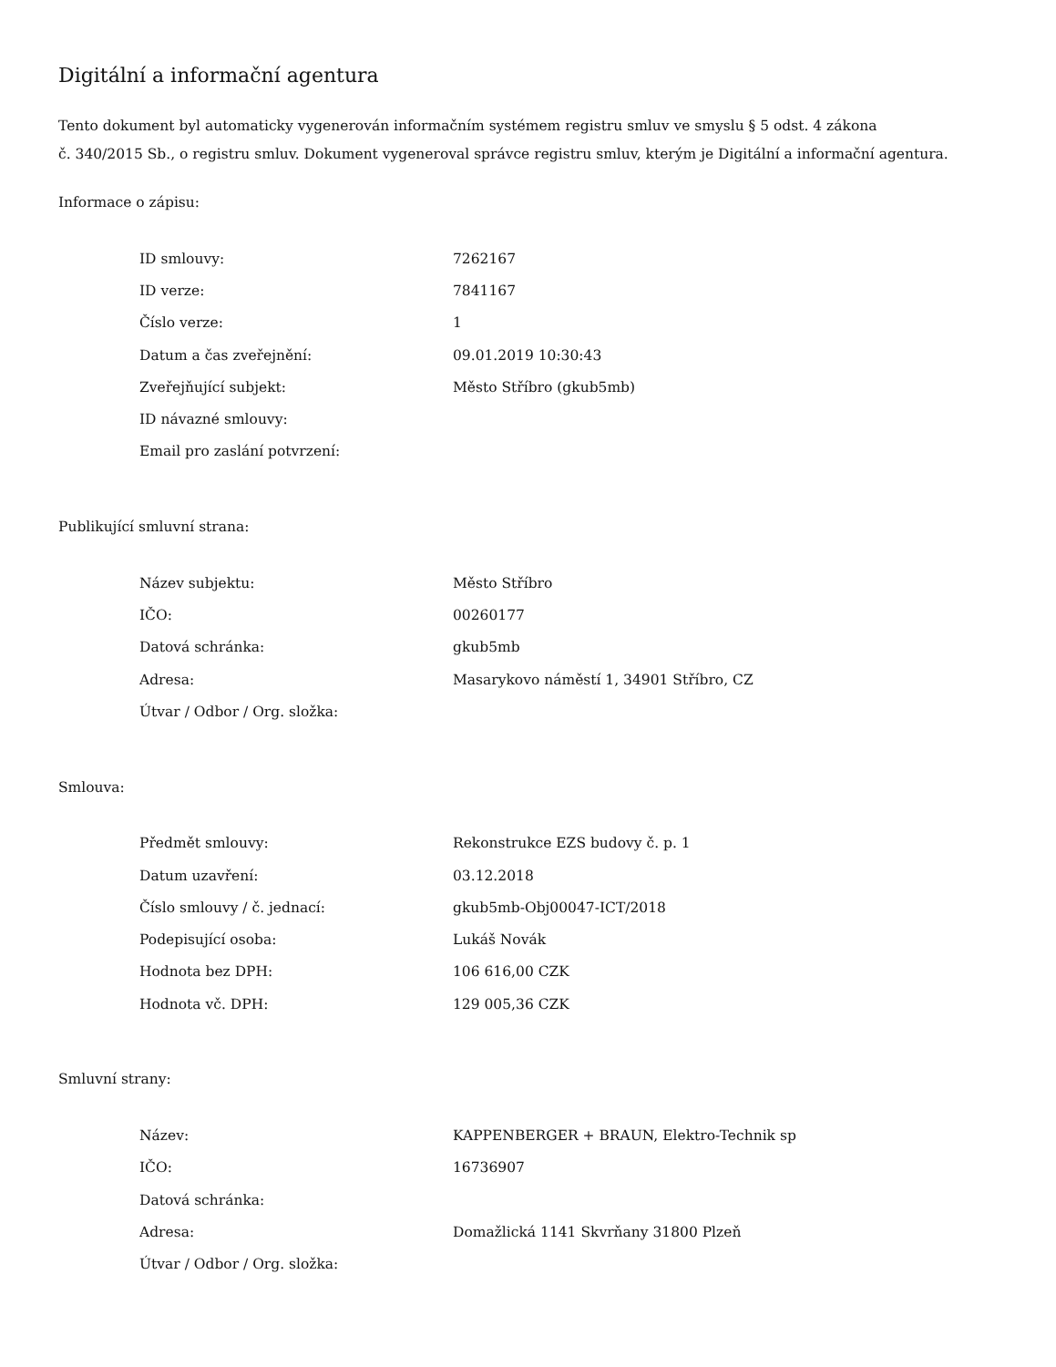Digitální a informační agentura
Tento dokument byl automaticky vygenerován informačním systémem registru smluv ve smyslu § 5 odst. 4 zákona
č. 340/2015 Sb., o registru smluv. Dokument vygeneroval správce registru smluv, kterým je Digitální a informační agentura.
Informace o zápisu:
| ID smlouvy: | 7262167 |
| ID verze: | 7841167 |
| Číslo verze: | 1 |
| Datum a čas zveřejnění: | 09.01.2019 10:30:43 |
| Zveřejňující subjekt: | Město Stříbro (gkub5mb) |
| ID návazné smlouvy: | |
| Email pro zaslání potvrzení: | |
Publikující smluvní strana:
| Název subjektu: | Město Stříbro |
| IČO: | 00260177 |
| Datová schránka: | gkub5mb |
| Adresa: | Masarykovo náměstí 1, 34901 Stříbro, CZ |
| Útvar / Odbor / Org. složka: | |
Smlouva:
| Předmět smlouvy: | Rekonstrukce EZS budovy č. p. 1 |
| Datum uzavření: | 03.12.2018 |
| Číslo smlouvy / č. jednací: | gkub5mb-Obj00047-ICT/2018 |
| Podepisující osoba: | Lukáš Novák |
| Hodnota bez DPH: | 106 616,00 CZK |
| Hodnota vč. DPH: | 129 005,36 CZK |
Smluvní strany:
| Název: | KAPPENBERGER + BRAUN, Elektro-Technik sp |
| IČO: | 16736907 |
| Datová schránka: | |
| Adresa: | Domažlická 1141 Skvrňany 31800 Plzeň |
| Útvar / Odbor / Org. složka: | |